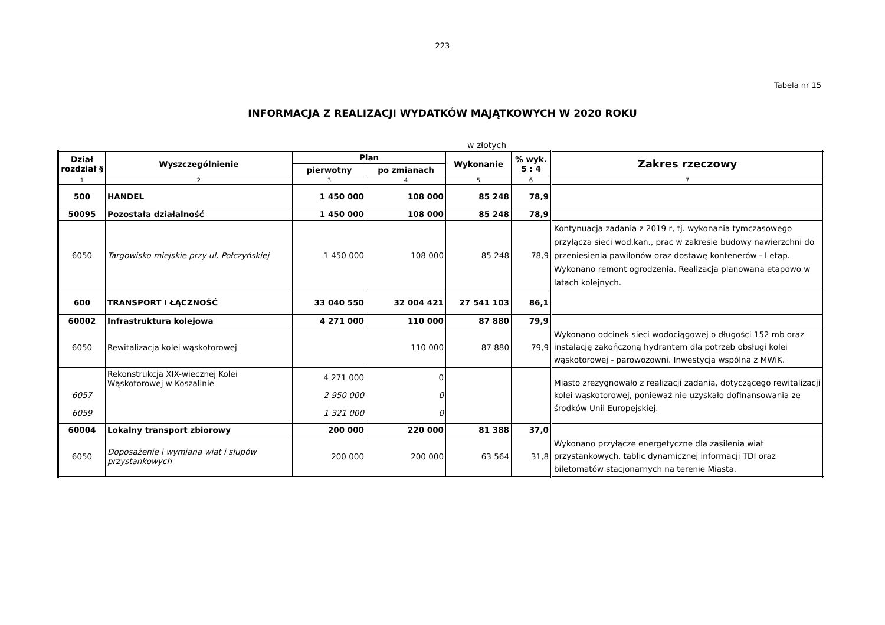223
Tabela nr 15
INFORMACJA Z REALIZACJI WYDATKÓW MAJĄTKOWYCH W 2020 ROKU
w złotych
| Dział rozdział § | Wyszczególnienie | Plan | | Wykonanie | % wyk. 5 : 4 | Zakres rzeczowy |
| --- | --- | --- | --- | --- | --- | --- |
| | | pierwotny | po zmianach | | | |
| 1 | 2 | 3 | 4 | 5 | 6 | 7 |
| 500 | HANDEL | 1 450 000 | 108 000 | 85 248 | 78,9 | |
| 50095 | Pozostała działalność | 1 450 000 | 108 000 | 85 248 | 78,9 | |
| 6050 | Targowisko miejskie przy ul. Połczyńskiej | 1 450 000 | 108 000 | 85 248 | 78,9 | Kontynuacja zadania z 2019 r, tj. wykonania tymczasowego przyłącza sieci wod.kan., prac w zakresie budowy nawierzchni do przeniesienia pawilonów oraz dostawę kontenerów - I etap. Wykonano remont ogrodzenia. Realizacja planowana etapowo w latach kolejnych. |
| 600 | TRANSPORT I ŁĄCZNOŚĆ | 33 040 550 | 32 004 421 | 27 541 103 | 86,1 | |
| 60002 | Infrastruktura kolejowa | 4 271 000 | 110 000 | 87 880 | 79,9 | |
| 6050 | Rewitalizacja kolei wąskotorowej | | 110 000 | 87 880 | 79,9 | Wykonano odcinek sieci wodociągowej o długości 152 mb oraz instalację zakończoną hydrantem dla potrzeb obsługi kolei wąskotorowej - parowozowni. Inwestycja wspólna z MWiK. |
| 6057 6059 | Rekonstrukcja XIX-wiecznej Kolei Wąskotorowej w Koszalinie | 4 271 000 2 950 000 1 321 000 | 0 0 0 | | | Miasto zrezygnowało z realizacji zadania, dotyczącego rewitalizacji kolei wąskotorowej, ponieważ nie uzyskało dofinansowania ze środków Unii Europejskiej. |
| 60004 | Lokalny transport zbiorowy | 200 000 | 220 000 | 81 388 | 37,0 | |
| 6050 | Doposażenie i wymiana wiat i słupów przystankowych | 200 000 | 200 000 | 63 564 | 31,8 | Wykonano przyłącze energetyczne dla zasilenia wiat przystankowych, tablic dynamicznej informacji TDI oraz biletomatów stacjonarnych na terenie Miasta. |